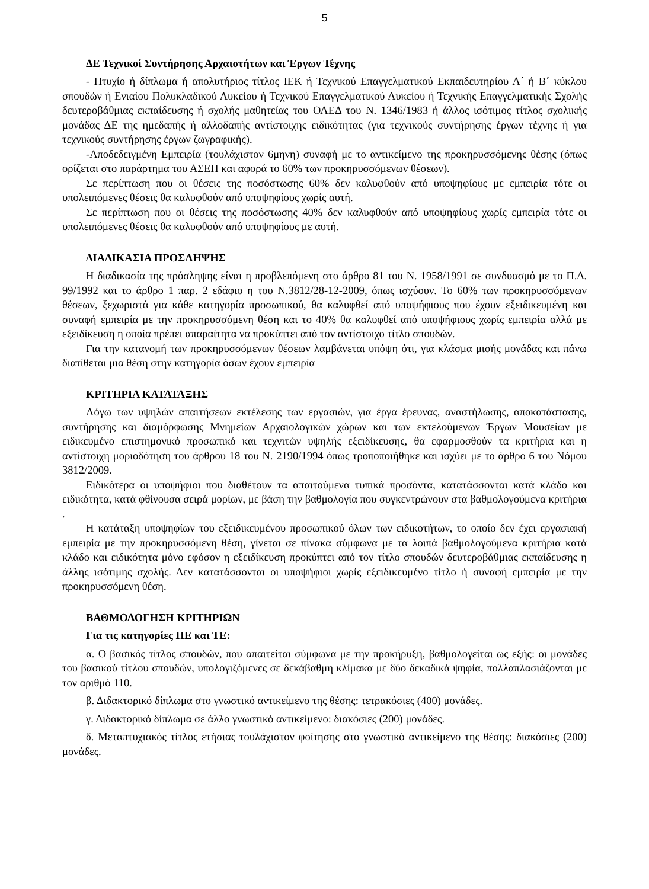5
ΔΕ Τεχνικοί Συντήρησης Αρχαιοτήτων και Έργων Τέχνης
- Πτυχίο ή δίπλωμα ή απολυτήριος τίτλος ΙΕΚ ή Τεχνικού Επαγγελματικού Εκπαιδευτηρίου Α΄ ή Β΄ κύκλου σπουδών ή Ενιαίου Πολυκλαδικού Λυκείου ή Τεχνικού Επαγγελματικού Λυκείου ή Τεχνικής Επαγγελματικής Σχολής δευτεροβάθμιας εκπαίδευσης ή σχολής μαθητείας του ΟΑΕΔ του Ν. 1346/1983 ή άλλος ισότιμος τίτλος σχολικής μονάδας ΔΕ της ημεδαπής ή αλλοδαπής αντίστοιχης ειδικότητας (για τεχνικούς συντήρησης έργων τέχνης ή για τεχνικούς συντήρησης έργων ζωγραφικής).
-Αποδεδειγμένη Εμπειρία (τουλάχιστον 6μηνη) συναφή με το αντικείμενο της προκηρυσσόμενης θέσης (όπως ορίζεται στο παράρτημα του ΑΣΕΠ και αφορά το 60% των προκηρυσσόμενων θέσεων).
Σε περίπτωση που οι θέσεις της ποσόστωσης 60% δεν καλυφθούν από υποψηφίους με εμπειρία τότε οι υπολειπόμενες θέσεις θα καλυφθούν από υποψηφίους χωρίς αυτή.
Σε περίπτωση που οι θέσεις της ποσόστωσης 40% δεν καλυφθούν από υποψηφίους χωρίς εμπειρία τότε οι υπολειπόμενες θέσεις θα καλυφθούν από υποψηφίους με αυτή.
ΔΙΑΔΙΚΑΣΙΑ ΠΡΟΣΛΗΨΗΣ
Η διαδικασία της πρόσληψης είναι η προβλεπόμενη στο άρθρο 81 του Ν. 1958/1991 σε συνδυασμό με το Π.Δ. 99/1992 και το άρθρο 1 παρ. 2 εδάφιο η του Ν.3812/28-12-2009, όπως ισχύουν. Το 60% των προκηρυσσόμενων θέσεων, ξεχωριστά για κάθε κατηγορία προσωπικού, θα καλυφθεί από υποψήφιους που έχουν εξειδικευμένη και συναφή εμπειρία με την προκηρυσσόμενη θέση και το 40% θα καλυφθεί από υποψήφιους χωρίς εμπειρία αλλά με εξειδίκευση η οποία πρέπει απαραίτητα να προκύπτει από τον αντίστοιχο τίτλο σπουδών.
Για την κατανομή των προκηρυσσόμενων θέσεων λαμβάνεται υπόψη ότι, για κλάσμα μισής μονάδας και πάνω διατίθεται μια θέση στην κατηγορία όσων έχουν εμπειρία
ΚΡΙΤΗΡΙΑ ΚΑΤΑΤΑΞΗΣ
Λόγω των υψηλών απαιτήσεων εκτέλεσης των εργασιών, για έργα έρευνας, αναστήλωσης, αποκατάστασης, συντήρησης και διαμόρφωσης Μνημείων Αρχαιολογικών χώρων και των εκτελούμενων Έργων Μουσείων με ειδικευμένο επιστημονικό προσωπικό και τεχνιτών υψηλής εξειδίκευσης, θα εφαρμοσθούν τα κριτήρια και η αντίστοιχη μοριοδότηση του άρθρου 18 του Ν. 2190/1994 όπως τροποποιήθηκε και ισχύει με το άρθρο 6 του Νόμου 3812/2009.
Ειδικότερα οι υποψήφιοι που διαθέτουν τα απαιτούμενα τυπικά προσόντα, κατατάσσονται κατά κλάδο και ειδικότητα, κατά φθίνουσα σειρά μορίων, με βάση την βαθμολογία που συγκεντρώνουν στα βαθμολογούμενα κριτήρια .
Η κατάταξη υποψηφίων του εξειδικευμένου προσωπικού όλων των ειδικοτήτων, το οποίο δεν έχει εργασιακή εμπειρία με την προκηρυσσόμενη θέση, γίνεται σε πίνακα σύμφωνα με τα λοιπά βαθμολογούμενα κριτήρια κατά κλάδο και ειδικότητα μόνο εφόσον η εξειδίκευση προκύπτει από τον τίτλο σπουδών δευτεροβάθμιας εκπαίδευσης η άλλης ισότιμης σχολής. Δεν κατατάσσονται οι υποψήφιοι χωρίς εξειδικευμένο τίτλο ή συναφή εμπειρία με την προκηρυσσόμενη θέση.
ΒΑΘΜΟΛΟΓΗΣΗ ΚΡΙΤΗΡΙΩΝ
Για τις κατηγορίες ΠΕ και ΤΕ:
α. Ο βασικός τίτλος σπουδών, που απαιτείται σύμφωνα με την προκήρυξη, βαθμολογείται ως εξής: οι μονάδες του βασικού τίτλου σπουδών, υπολογιζόμενες σε δεκάβαθμη κλίμακα με δύο δεκαδικά ψηφία, πολλαπλασιάζονται με τον αριθμό 110.
β. Διδακτορικό δίπλωμα στο γνωστικό αντικείμενο της θέσης: τετρακόσιες (400) μονάδες.
γ. Διδακτορικό δίπλωμα σε άλλο γνωστικό αντικείμενο: διακόσιες (200) μονάδες.
δ. Μεταπτυχιακός τίτλος ετήσιας τουλάχιστον φοίτησης στο γνωστικό αντικείμενο της θέσης: διακόσιες (200) μονάδες.